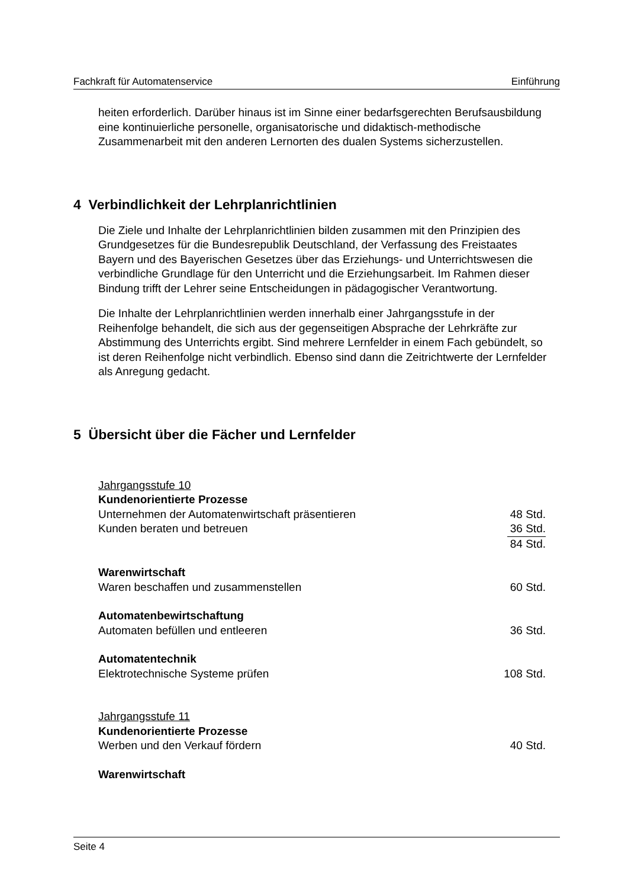Fachkraft für Automatenservice Einführung
heiten erforderlich. Darüber hinaus ist im Sinne einer bedarfsgerechten Berufs­ausbildung eine kontinuierliche personelle, organisatorische und didaktisch-methodische Zusammenarbeit mit den anderen Lernorten des dualen Systems sicherzustellen.
4 Verbindlichkeit der Lehrplanrichtlinien
Die Ziele und Inhalte der Lehrplanrichtlinien bilden zusammen mit den Prinzipien des Grundgesetzes für die Bundesrepublik Deutschland, der Verfassung des Freistaates Bayern und des Bayerischen Gesetzes über das Erziehungs- und Unterrichtswesen die verbindliche Grundlage für den Unterricht und die Erzie­hungsarbeit. Im Rahmen dieser Bindung trifft der Lehrer seine Entscheidungen in pädagogischer Verantwortung.
Die Inhalte der Lehrplanrichtlinien werden innerhalb einer Jahrgangsstufe in der Reihenfolge behandelt, die sich aus der gegenseitigen Absprache der Lehrkräfte zur Abstimmung des Unterrichts ergibt. Sind mehrere Lernfelder in einem Fach gebündelt, so ist deren Reihenfolge nicht verbindlich. Ebenso sind dann die Zeit­richtwerte der Lernfelder als Anregung gedacht.
5 Übersicht über die Fächer und Lernfelder
Jahrgangsstufe 10
Kundenorientierte Prozesse
Unternehmen der Automatenwirtschaft präsentieren 48 Std.
Kunden beraten und betreuen 36 Std.
84 Std.
Warenwirtschaft
Waren beschaffen und zusammenstellen 60 Std.
Automatenbewirtschaftung
Automaten befüllen und entleeren 36 Std.
Automatentechnik
Elektrotechnische Systeme prüfen 108 Std.
Jahrgangsstufe 11
Kundenorientierte Prozesse
Werben und den Verkauf fördern 40 Std.
Warenwirtschaft
Seite 4